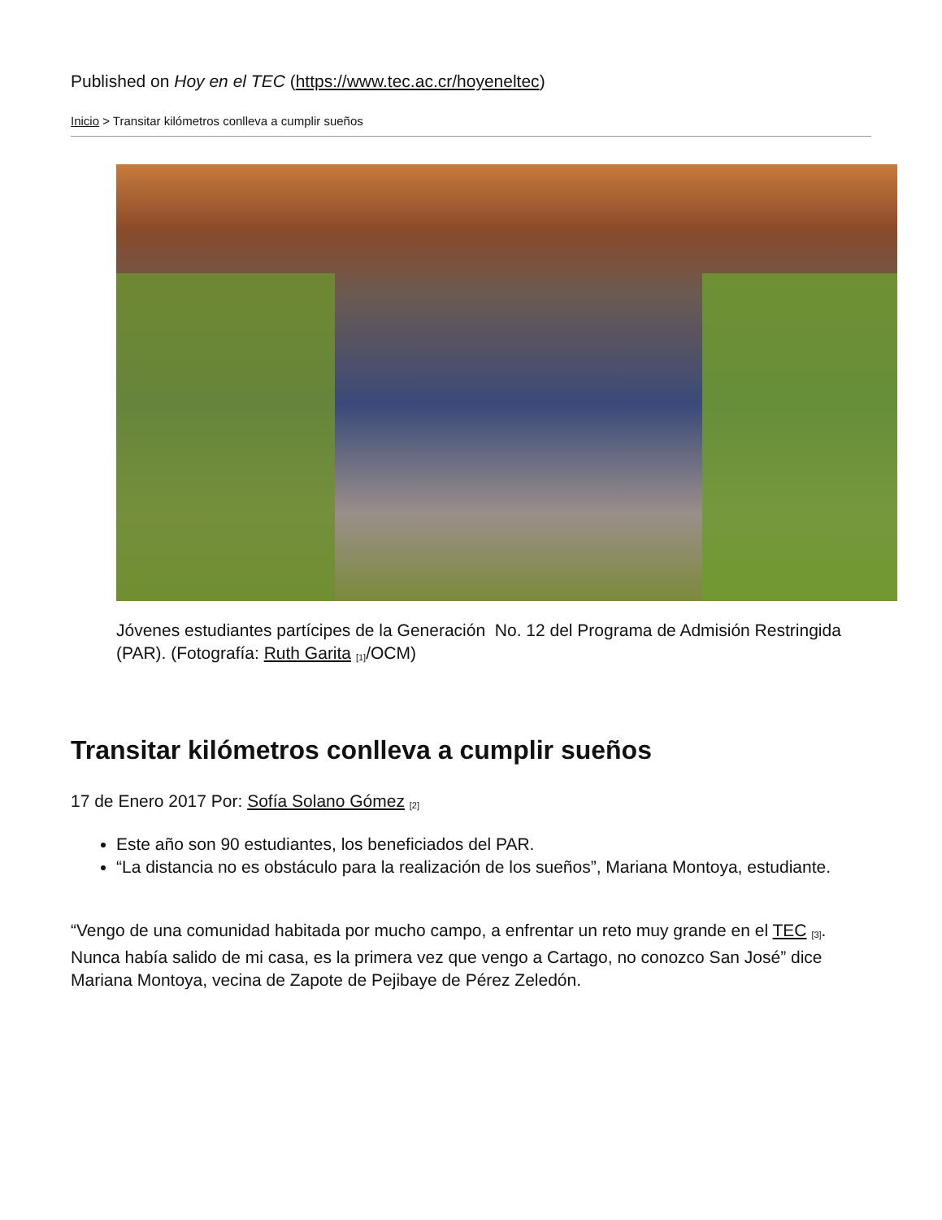Published on Hoy en el TEC (https://www.tec.ac.cr/hoyeneltec)
Inicio > Transitar kilómetros conlleva a cumplir sueños
Jóvenes estudiantes partícipes de la Generación No. 12 del Programa de Admisión Restringida (PAR). (Fotografía: Ruth Garita <sup>[1]</sup>/OCM)
Transitar kilómetros conlleva a cumplir sueños
17 de Enero 2017 Por: Sofía Solano Gómez <sup>[2]</sup>
Este año son 90 estudiantes, los beneficiados del PAR.
“La distancia no es obstáculo para la realización de los sueños”, Mariana Montoya, estudiante.
“Vengo de una comunidad habitada por mucho campo, a enfrentar un reto muy grande en el TEC <sup>[3]</sup>. Nunca había salido de mi casa, es la primera vez que vengo a Cartago, no conozco San José” dice Mariana Montoya, vecina de Zapote de Pejibaye de Pérez Zeledón.